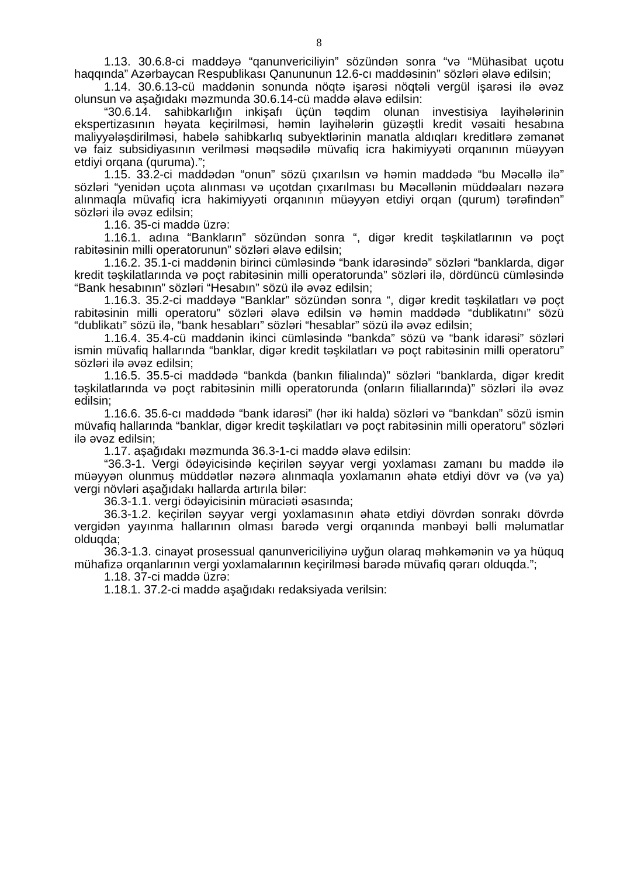8
1.13. 30.6.8-ci maddəyə “qanunvericiliyin” sözündən sonra “və “Mühasibat uçotu haqqında” Azərbaycan Respublikası Qanununun 12.6-cı maddəsinin” sözləri əlavə edilsin;
1.14. 30.6.13-cü maddənin sonunda nöqtə işarəsi nöqtəli vergül işarəsi ilə əvəz olunsun və aşağıdakı məzmunda 30.6.14-cü maddə əlavə edilsin:
“30.6.14. sahibkarlığın inkişafı üçün təqdim olunan investisiya layihələrinin ekspertizasının həyata keçirilməsi, həmin layihələrin güzəştli kredit vəsaiti hesabına maliyyələşdirilməsi, habelə sahibkarlıq subyektlərinin manatla aldıqları kreditlərə zəmanət və faiz subsidiyasının verilməsi məqsədilə müvafiq icra hakimiyyəti orqanının müəyyən etdiyi orqana (quruma).”;
1.15. 33.2-ci maddədən “onun” sözü çıxarılsın və həmin maddədə “bu Məcəllə ilə” sözləri “yenidən uçota alınması və uçotdan çıxarılması bu Məcəllənin müddəaları nəzərə alınmaqla müvafiq icra hakimiyyəti orqanının müəyyən etdiyi orqan (qurum) tərəfindən” sözləri ilə əvəz edilsin;
1.16. 35-ci maddə üzrə:
1.16.1. adına “Bankların” sözündən sonra “, digər kredit təşkilatlarının və poçt rabitəsinin milli operatorunun” sözləri əlavə edilsin;
1.16.2. 35.1-ci maddənin birinci cümləsində “bank idarəsində” sözləri “banklarda, digər kredit təşkilatlarında və poçt rabitəsinin milli operatorunda” sözləri ilə, dördüncü cümləsində “Bank hesabının” sözləri “Hesabın” sözü ilə əvəz edilsin;
1.16.3. 35.2-ci maddəyə “Banklar” sözündən sonra “, digər kredit təşkilatları və poçt rabitəsinin milli operatoru” sözləri əlavə edilsin və həmin maddədə “dublikatını” sözü “dublikatı” sözü ilə, “bank hesabları” sözləri “hesablar” sözü ilə əvəz edilsin;
1.16.4. 35.4-cü maddənin ikinci cümləsində “bankda” sözü və “bank idarəsi” sözləri ismin müvafiq hallarında “banklar, digər kredit təşkilatları və poçt rabitəsinin milli operatoru” sözləri ilə əvəz edilsin;
1.16.5. 35.5-ci maddədə “bankda (bankın filialında)” sözləri “banklarda, digər kredit təşkilatlarında və poçt rabitəsinin milli operatorunda (onların filiallarında)” sözləri ilə əvəz edilsin;
1.16.6. 35.6-cı maddədə “bank idarəsi” (hər iki halda) sözləri və “bankdan” sözü ismin müvafiq hallarında “banklar, digər kredit təşkilatları və poçt rabitəsinin milli operatoru” sözləri ilə əvəz edilsin;
1.17. aşağıdakı məzmunda 36.3-1-ci maddə əlavə edilsin:
“36.3-1. Vergi ödəyicisində keçirilən səyyar vergi yoxlaması zamanı bu maddə ilə müəyyən olunmuş müddətlər nəzərə alınmaqla yoxlamanın əhatə etdiyi dövr və (və ya) vergi növləri aşağıdakı hallarda artırıla bilər:
36.3-1.1. vergi ödəyicisinin müraciəti əsasında;
36.3-1.2. keçirilən səyyar vergi yoxlamasının əhatə etdiyi dövrdən sonrakı dövrdə vergidən yayınma hallarının olması barədə vergi orqanında mənbəyi bəlli məlumatlar olduqda;
36.3-1.3. cinayət prosessual qanunvericiliyinə uyğun olaraq məhkəmənin və ya hüquq mühafizə orqanlarının vergi yoxlamalarının keçirilməsi barədə müvafiq qərarı olduqda.”;
1.18. 37-ci maddə üzrə:
1.18.1. 37.2-ci maddə aşağıdakı redaksiyada verilsin: